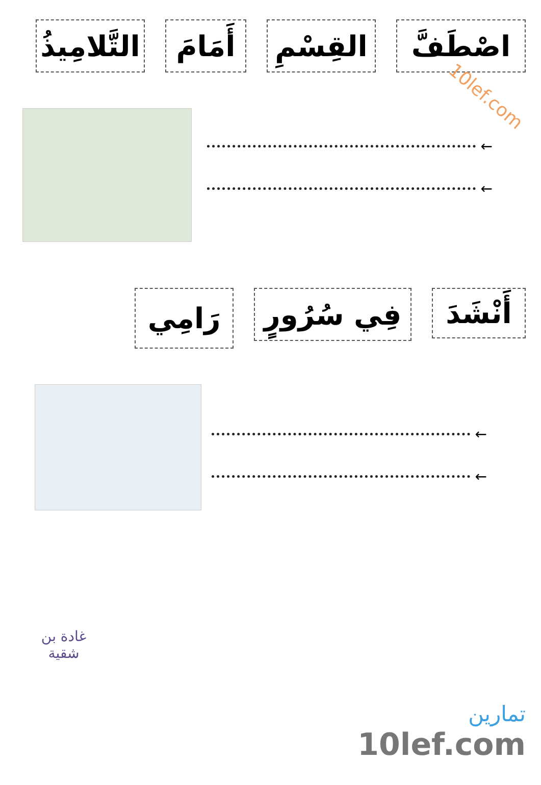10lef.com
اصْطَفَّ
القِسْمِ
أَمَامَ
التَّلامِيذُ
←
←
أَنْشَدَ
فِي سُرُورٍ
رَامِي
←
←
غادة بن
شقية
تمارين
10lef.com